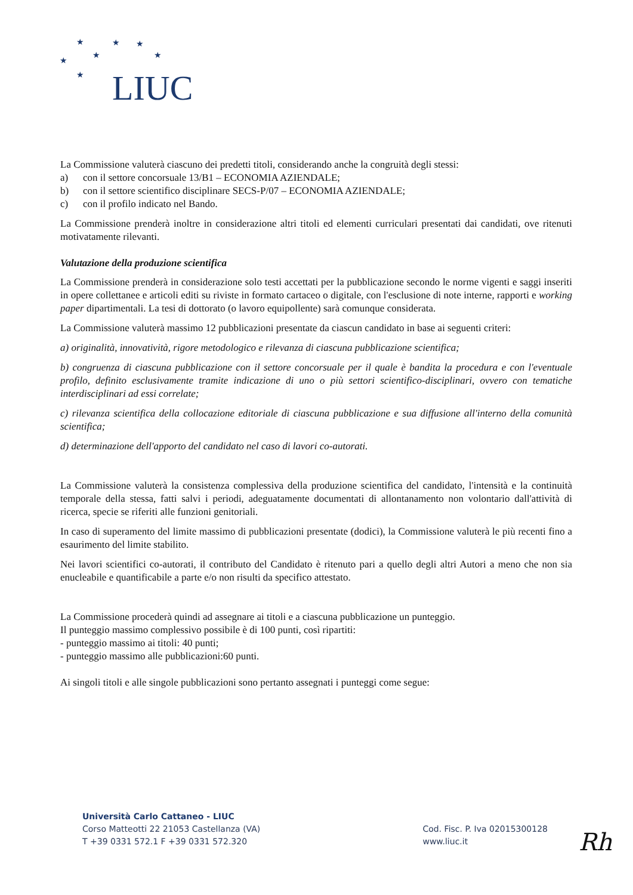★
★
★
★
★
★
★
LIUC
La Commissione valuterà ciascuno dei predetti titoli, considerando anche la congruità degli stessi:
a) con il settore concorsuale 13/B1 – ECONOMIA AZIENDALE;
b) con il settore scientifico disciplinare SECS-P/07 – ECONOMIA AZIENDALE;
c) con il profilo indicato nel Bando.
La Commissione prenderà inoltre in considerazione altri titoli ed elementi curriculari presentati dai candidati, ove ritenuti motivatamente rilevanti.
Valutazione della produzione scientifica
La Commissione prenderà in considerazione solo testi accettati per la pubblicazione secondo le norme vigenti e saggi inseriti in opere collettanee e articoli editi su riviste in formato cartaceo o digitale, con l'esclusione di note interne, rapporti e working paper dipartimentali. La tesi di dottorato (o lavoro equipollente) sarà comunque considerata.
La Commissione valuterà massimo 12 pubblicazioni presentate da ciascun candidato in base ai seguenti criteri:
a) originalità, innovatività, rigore metodologico e rilevanza di ciascuna pubblicazione scientifica;
b) congruenza di ciascuna pubblicazione con il settore concorsuale per il quale è bandita la procedura e con l'eventuale profilo, definito esclusivamente tramite indicazione di uno o più settori scientifico-disciplinari, ovvero con tematiche interdisciplinari ad essi correlate;
c) rilevanza scientifica della collocazione editoriale di ciascuna pubblicazione e sua diffusione all'interno della comunità scientifica;
d) determinazione dell'apporto del candidato nel caso di lavori co-autorati.
La Commissione valuterà la consistenza complessiva della produzione scientifica del candidato, l'intensità e la continuità temporale della stessa, fatti salvi i periodi, adeguatamente documentati di allontanamento non volontario dall'attività di ricerca, specie se riferiti alle funzioni genitoriali.
In caso di superamento del limite massimo di pubblicazioni presentate (dodici), la Commissione valuterà le più recenti fino a esaurimento del limite stabilito.
Nei lavori scientifici co-autorati, il contributo del Candidato è ritenuto pari a quello degli altri Autori a meno che non sia enucleabile e quantificabile a parte e/o non risulti da specifico attestato.
La Commissione procederà quindi ad assegnare ai titoli e a ciascuna pubblicazione un punteggio.
Il punteggio massimo complessivo possibile è di 100 punti, così ripartiti:
- punteggio massimo ai titoli: 40 punti;
- punteggio massimo alle pubblicazioni:60 punti.
Ai singoli titoli e alle singole pubblicazioni sono pertanto assegnati i punteggi come segue:
Università Carlo Cattaneo - LIUC
Corso Matteotti 22 21053 Castellanza (VA)
T +39 0331 572.1 F +39 0331 572.320
Cod. Fisc. P. Iva 02015300128
www.liuc.it
Rh